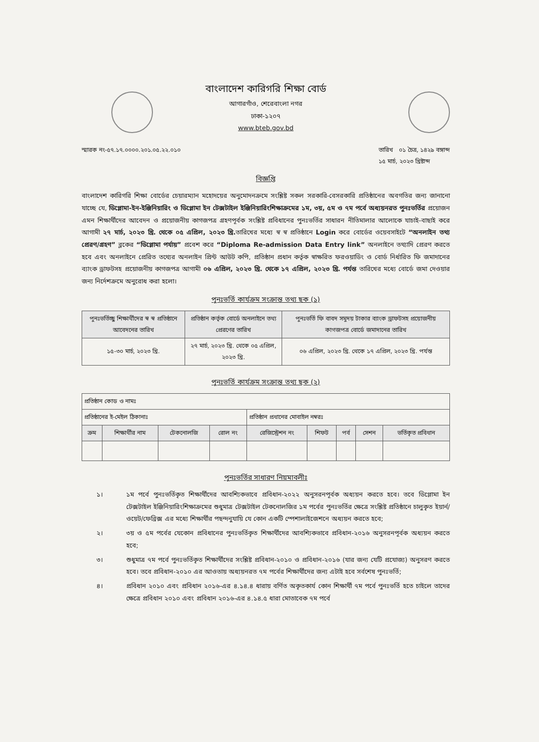বাংলাদেশ কারিগরি শিক্ষা বোর্ড
আগারগাঁও, শেরেবাংলা নগর
ঢাকা-১২০৭
www.bteb.gov.bd
স্মারক নং-৫৭.১৭.০০০০.২০১.০৫.২২.০১০
তারিখ ০১ চৈত্র, ১৪২৯ বঙ্গাব্দ
১৫ মার্চ, ২০২৩ খ্রিষ্টাব্দ
বিজ্ঞপ্তি
বাংলাদেশ কারিগরি শিক্ষা বোর্ডের চেয়ারম্যান মহোদয়ের অনুমোদনক্রমে সংশ্লিষ্ট সকল সরকারি-বেসরকারি প্রতিষ্ঠানের অবগতির জন্য জানানো যাচ্ছে যে, ডিপ্লোমা-ইন-ইঞ্জিনিয়ারিং ও ডিপ্লোমা ইন টেক্সটাইল ইঞ্জিনিয়ারিংশিক্ষাক্রমের ১ম, ৩য়, ৫ম ও ৭ম পর্বে অধ্যয়নরত পুনঃভর্তির প্রয়োজন এমন শিক্ষার্থীদের আবেদন ও প্রয়োজনীয় কাগজপত্র গ্রহণপূর্বক সংশ্লিষ্ট প্রবিধানের পুনঃভর্তির সাধারন নীতিমালার আলোকে যাচাই-বাছাই করে আগামী ২৭ মার্চ, ২০২৩ খ্রি. থেকে ০৫ এপ্রিল, ২০২৩ খ্রি. তারিখের মধ্যে স্ব স্ব প্রতিষ্ঠানে Login করে বোর্ডের ওয়েবসাইটে “অনলাইন তথ্য প্রেরণ/গ্রহণ” ব্লকের “ডিপ্লোমা পর্যায়” প্রবেশ করে “Diploma Re-admission Data Entry link” অনলাইনে তথ্যাদি প্রেরণ করতে হবে এবং অনলাইনে প্রেরিত তথ্যের অনলাইন প্রিন্ট আউট কপি, প্রতিষ্ঠান প্রধান কর্তৃক স্বাক্ষরিত ফরওয়াডিং ও বোর্ড নির্ধারিত ফি জমাদানের ব্যাংক ড্রাফটসহ প্রয়োজনীয় কাগজপত্র আগামী ০৬ এপ্রিল, ২০২৩ খ্রি. থেকে ১৭ এপ্রিল, ২০২৩ খ্রি. পর্যন্ত তারিখের মধ্যে বোর্ডে জমা দেওয়ার জন্য নির্দেশক্রমে অনুরোধ করা হলো।
পুনঃভর্তি কার্যক্রম সংক্রান্ত তথ্য ছক (১)
| পুনঃভর্তিচ্ছু শিক্ষার্থীদের স্ব স্ব প্রতিষ্ঠানে আবেদনের তারিখ | প্রতিষ্ঠান কর্তৃক বোর্ডে অনলাইনে তথ্য প্রেরণের তারিখ | পুনঃভর্তি ফি বাবদ সমুদয় টাকার ব্যাংক ড্রাফটসহ প্রয়োজনীয় কাগজপত্র বোর্ডে জমাদানের তারিখ |
| --- | --- | --- |
| ১৫-৩০ মার্চ, ২০২৩ খ্রি. | ২৭ মার্চ, ২০২৩ খ্রি. থেকে ০৫ এপ্রিল, ২০২৩ খ্রি. | ০৬ এপ্রিল, ২০২৩ খ্রি. থেকে ১৭ এপ্রিল, ২০২৩ খ্রি. পর্যন্ত |
পুনঃভর্তি কার্যক্রম সংক্রান্ত তথ্য ছক (২)
| প্রতিষ্ঠান কোড ও নামঃ | | | | | | | | |
| প্রতিষ্ঠানের ই-মেইল ঠিকানাঃ | | | | প্রতিষ্ঠান প্রধানের মোবাইল নম্বরঃ | | | | |
| ক্রম | শিক্ষার্থীর নাম | টেকনোলজি | রোল নং | রেজিস্ট্রেশন নং | শিফট | পর্ব | সেশন | ভর্তিকৃত প্রবিধান |
পুনঃভর্তির সাধারণ নিয়মাবলীঃ
১। ১ম পর্বে পুনঃভর্তিকৃত শিক্ষার্থীদের আবশ্যিকভাবে প্রবিধান-২০২২ অনুসরনপূর্বক অধ্যয়ন করতে হবে। তবে ডিপ্লোমা ইন টেক্সটাইল ইঞ্জিনিয়ারিংশিক্ষাক্রমের শুধুমাত্র টেক্সটাইল টেকনোলজির ১ম পর্বের পুনঃভর্তির ক্ষেত্রে সংশ্লিষ্ট প্রতিষ্ঠানে চালুকৃত ইয়ার্ন/ওয়েট/ফেব্রিক্স এর মধ্যে শিক্ষার্থীর পছন্দনুযায়ি যে কোন একটি স্পেশালাইজেশনে অধ্যয়ন করতে হবে;
২। ৩য় ও ৫ম পর্বের যেকোন প্রবিধানের পুনঃভর্তিকৃত শিক্ষার্থীদের আবশ্যিকভাবে প্রবিধান-২০১৬ অনুসরনপূর্বক অধ্যয়ন করতে হবে;
৩। শুধুমাত্র ৭ম পর্বে পুনঃভর্তিকৃত শিক্ষার্থীদের সংশ্লিষ্ট প্রবিধান-২০১০ ও প্রবিধান-২০১৬ (যার জন্য যেটি প্রযোজ্য) অনুসরণ করতে হবে। তবে প্রবিধান-২০১০ এর আওতায় অধ্যয়নরত ৭ম পর্বের শিক্ষার্থীদের জন্য এটাই হবে সর্বশেষ পুনঃভর্তি;
৪। প্রবিধান ২০১০ এবং প্রবিধান ২০১৬-এর ৪.১৪.৪ ধারায় বর্ণিত অকৃতকার্য কোন শিক্ষার্থী ৭ম পর্বে পুনঃভর্তি হতে চাইলে তাদের ক্ষেত্রে প্রবিধান ২০১০ এবং প্রবিধান ২০১৬-এর ৪.১৪.৫ ধারা মোতাবেক ৭ম পর্বে